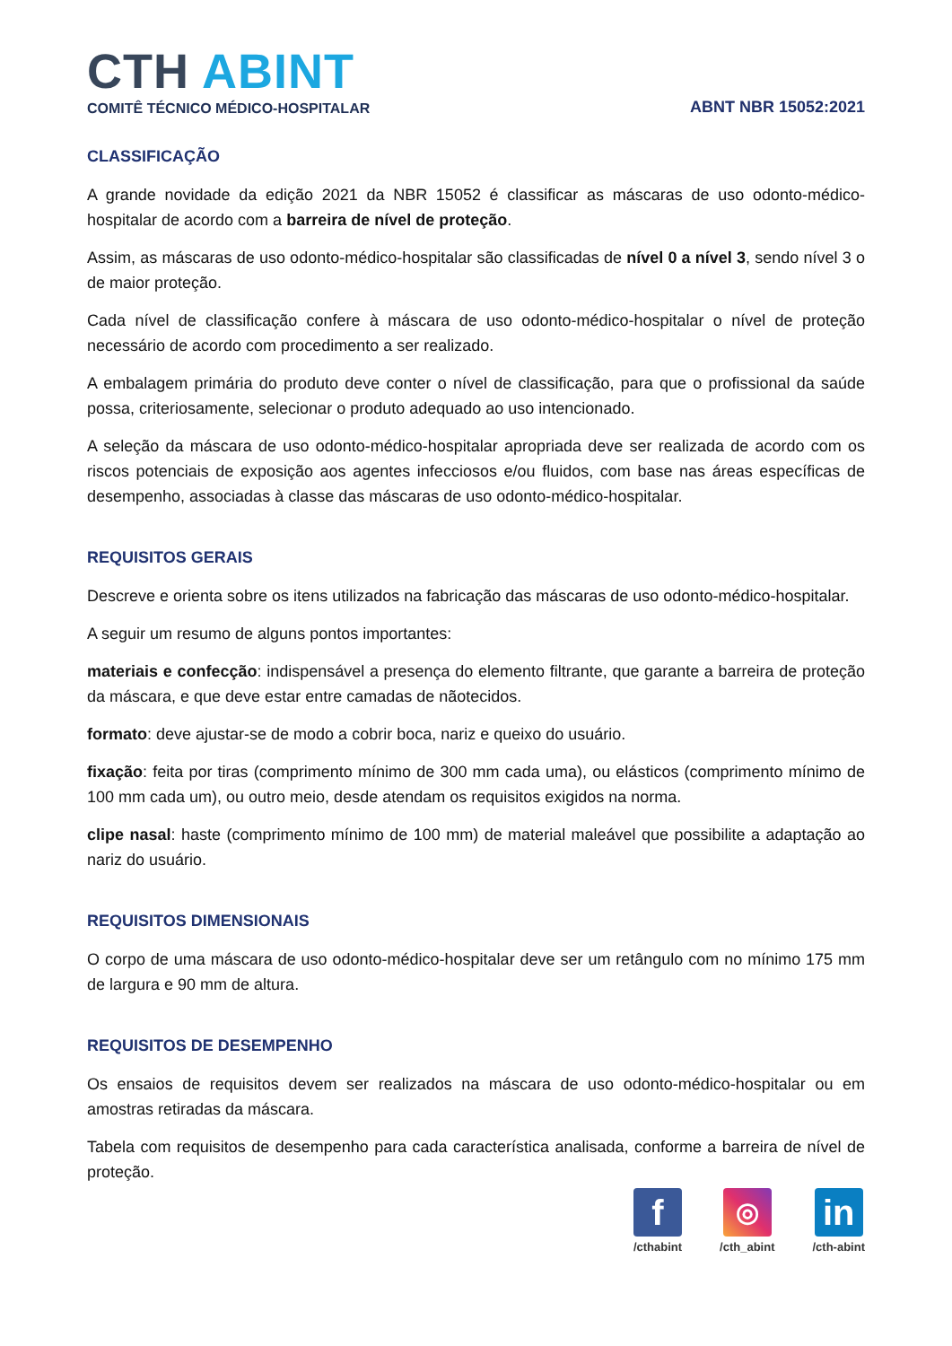CTH ABINT
COMITÊ TÉCNICO MÉDICO-HOSPITALAR
ABNT NBR 15052:2021
CLASSIFICAÇÃO
A grande novidade da edição 2021 da NBR 15052 é classificar as máscaras de uso odonto-médico-hospitalar de acordo com a barreira de nível de proteção.
Assim, as máscaras de uso odonto-médico-hospitalar são classificadas de nível 0 a nível 3, sendo nível 3 o de maior proteção.
Cada nível de classificação confere à máscara de uso odonto-médico-hospitalar o nível de proteção necessário de acordo com procedimento a ser realizado.
A embalagem primária do produto deve conter o nível de classificação, para que o profissional da saúde possa, criteriosamente, selecionar o produto adequado ao uso intencionado.
A seleção da máscara de uso odonto-médico-hospitalar apropriada deve ser realizada de acordo com os riscos potenciais de exposição aos agentes infecciosos e/ou fluidos, com base nas áreas específicas de desempenho, associadas à classe das máscaras de uso odonto-médico-hospitalar.
REQUISITOS GERAIS
Descreve e orienta sobre os itens utilizados na fabricação das máscaras de uso odonto-médico-hospitalar.
A seguir um resumo de alguns pontos importantes:
materiais e confecção: indispensável a presença do elemento filtrante, que garante a barreira de proteção da máscara, e que deve estar entre camadas de nãotecidos.
formato: deve ajustar-se de modo a cobrir boca, nariz e queixo do usuário.
fixação: feita por tiras (comprimento mínimo de 300 mm cada uma), ou elásticos (comprimento mínimo de 100 mm cada um), ou outro meio, desde atendam os requisitos exigidos na norma.
clipe nasal: haste (comprimento mínimo de 100 mm) de material maleável que possibilite a adaptação ao nariz do usuário.
REQUISITOS DIMENSIONAIS
O corpo de uma máscara de uso odonto-médico-hospitalar deve ser um retângulo com no mínimo 175 mm de largura e 90 mm de altura.
REQUISITOS DE DESEMPENHO
Os ensaios de requisitos devem ser realizados na máscara de uso odonto-médico-hospitalar ou em amostras retiradas da máscara.
Tabela com requisitos de desempenho para cada característica analisada, conforme a barreira de nível de proteção.
f
/cthabint
◎
/cth_abint
in
/cth-abint